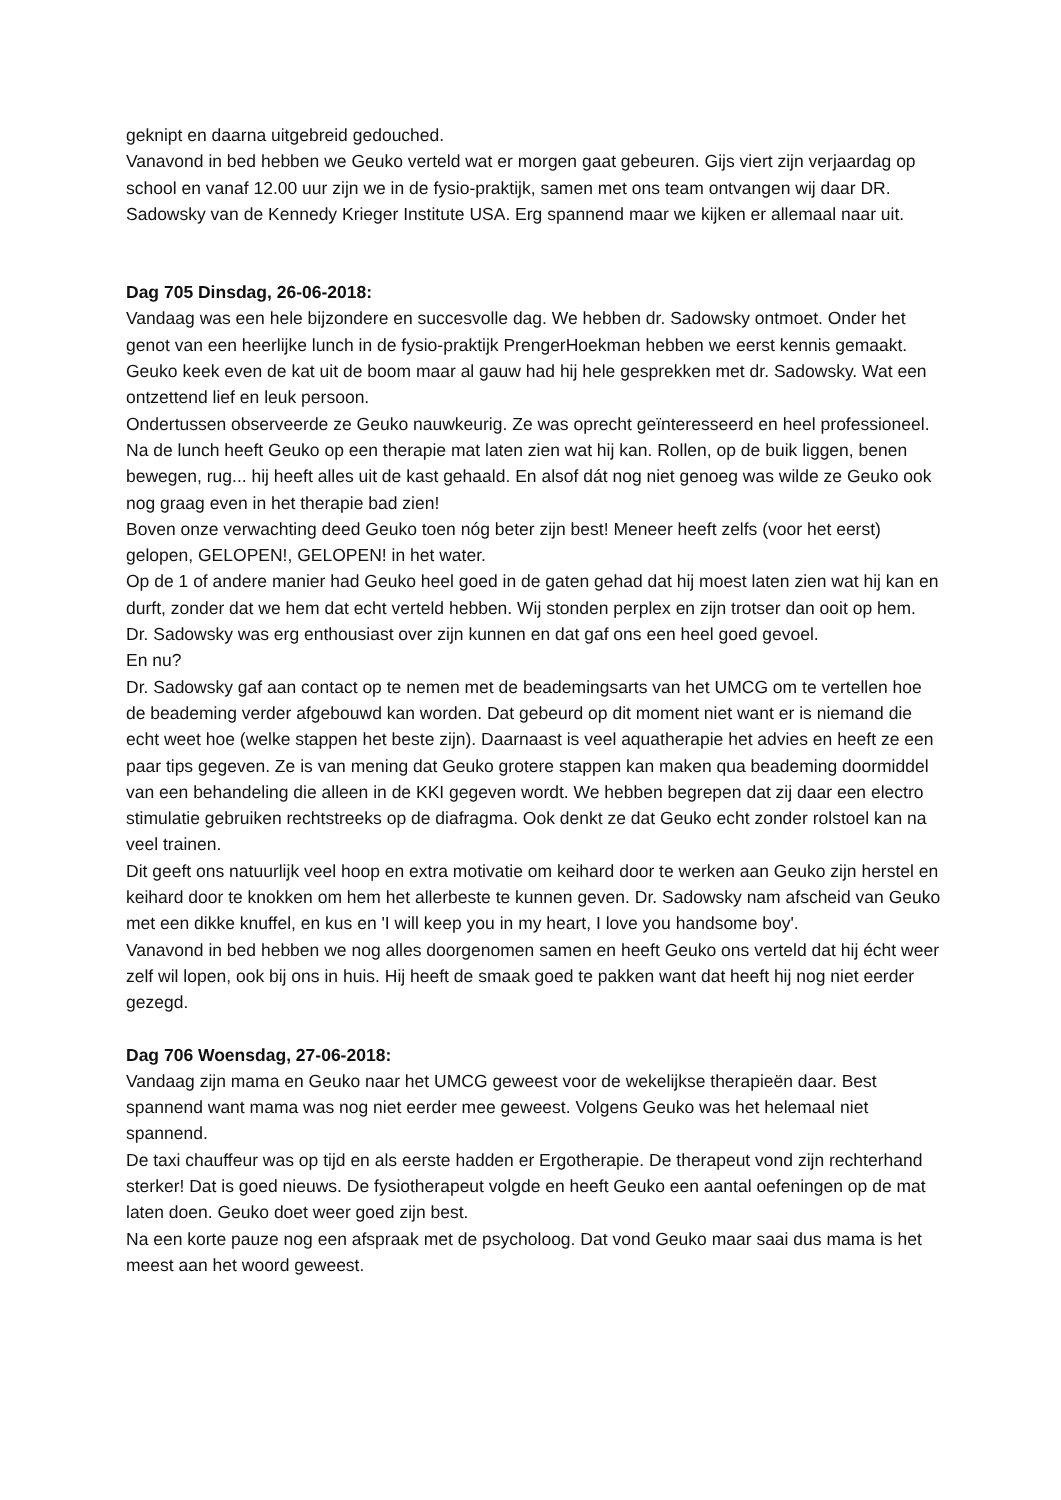geknipt en daarna uitgebreid gedouched.
Vanavond in bed hebben we Geuko verteld wat er morgen gaat gebeuren. Gijs viert zijn verjaardag op school en vanaf 12.00 uur zijn we in de fysio-praktijk, samen met ons team ontvangen wij daar DR. Sadowsky van de Kennedy Krieger Institute USA. Erg spannend maar we kijken er allemaal naar uit.
Dag 705 Dinsdag, 26-06-2018:
Vandaag was een hele bijzondere en succesvolle dag. We hebben dr. Sadowsky ontmoet. Onder het genot van een heerlijke lunch in de fysio-praktijk PrengerHoekman hebben we eerst kennis gemaakt. Geuko keek even de kat uit de boom maar al gauw had hij hele gesprekken met dr. Sadowsky. Wat een ontzettend lief en leuk persoon.
Ondertussen observeerde ze Geuko nauwkeurig. Ze was oprecht geïnteresseerd en heel professioneel. Na de lunch heeft Geuko op een therapie mat laten zien wat hij kan. Rollen, op de buik liggen, benen bewegen, rug... hij heeft alles uit de kast gehaald. En alsof dát nog niet genoeg was wilde ze Geuko ook nog graag even in het therapie bad zien!
Boven onze verwachting deed Geuko toen nóg beter zijn best! Meneer heeft zelfs (voor het eerst) gelopen, GELOPEN!, GELOPEN! in het water.
Op de 1 of andere manier had Geuko heel goed in de gaten gehad dat hij moest laten zien wat hij kan en durft, zonder dat we hem dat echt verteld hebben. Wij stonden perplex en zijn trotser dan ooit op hem.
Dr. Sadowsky was erg enthousiast over zijn kunnen en dat gaf ons een heel goed gevoel.
En nu?
Dr. Sadowsky gaf aan contact op te nemen met de beademingsarts van het UMCG om te vertellen hoe de beademing verder afgebouwd kan worden. Dat gebeurd op dit moment niet want er is niemand die echt weet hoe (welke stappen het beste zijn). Daarnaast is veel aquatherapie het advies en heeft ze een paar tips gegeven. Ze is van mening dat Geuko grotere stappen kan maken qua beademing doormiddel van een behandeling die alleen in de KKI gegeven wordt. We hebben begrepen dat zij daar een electro stimulatie gebruiken rechtstreeks op de diafragma. Ook denkt ze dat Geuko echt zonder rolstoel kan na veel trainen.
Dit geeft ons natuurlijk veel hoop en extra motivatie om keihard door te werken aan Geuko zijn herstel en keihard door te knokken om hem het allerbeste te kunnen geven. Dr. Sadowsky nam afscheid van Geuko met een dikke knuffel, en kus en 'I will keep you in my heart, I love you handsome boy'.
Vanavond in bed hebben we nog alles doorgenomen samen en heeft Geuko ons verteld dat hij écht weer zelf wil lopen, ook bij ons in huis. Hij heeft de smaak goed te pakken want dat heeft hij nog niet eerder gezegd.
Dag 706 Woensdag, 27-06-2018:
Vandaag zijn mama en Geuko naar het UMCG geweest voor de wekelijkse therapieën daar. Best spannend want mama was nog niet eerder mee geweest. Volgens Geuko was het helemaal niet spannend.
De taxi chauffeur was op tijd en als eerste hadden er Ergotherapie. De therapeut vond zijn rechterhand sterker! Dat is goed nieuws. De fysiotherapeut volgde en heeft Geuko een aantal oefeningen op de mat laten doen. Geuko doet weer goed zijn best.
Na een korte pauze nog een afspraak met de psycholoog. Dat vond Geuko maar saai dus mama is het meest aan het woord geweest.